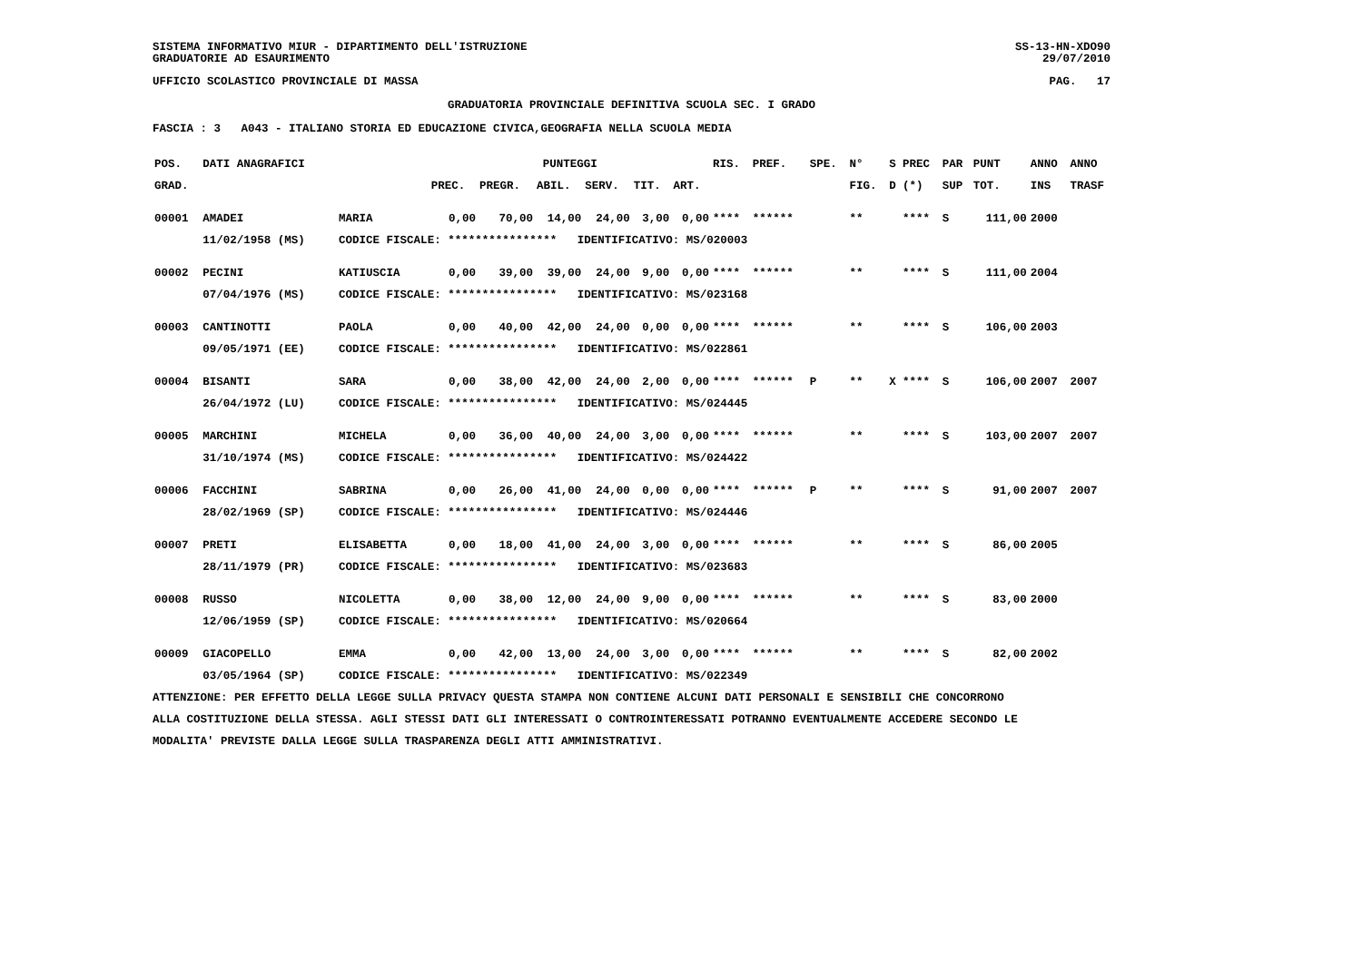SISTEMA INFORMATIVO MIUR - DIPARTIMENTO DELL'ISTRUZIONE
GRADUATORIE AD ESAURIMENTO
SS-13-HN-XDO90
29/07/2010
UFFICIO SCOLASTICO PROVINCIALE DI MASSA
PAG. 17
GRADUATORIA PROVINCIALE DEFINITIVA SCUOLA SEC. I GRADO
FASCIA : 3 A043 - ITALIANO STORIA ED EDUCAZIONE CIVICA,GEOGRAFIA NELLA SCUOLA MEDIA
| POS. | DATI ANAGRAFICI | | PUNTEGGI | | | | | | RIS. | PREF. | SPE. | N° | S | PREC | PAR | PUNT | ANNO | ANNO |
| --- | --- | --- | --- | --- | --- | --- | --- | --- | --- | --- | --- | --- | --- | --- | --- | --- | --- | --- |
| GRAD. | | | PREC. | PREGR. | ABIL. | SERV. | TIT. | ART. | | | | FIG. | D | (*) | SUP | TOT. | INS | TRASF |
| 00001 | AMADEI | MARIA | 0,00 | 70,00 | 14,00 | 24,00 | 3,00 | 0,00 | **** | ****** | | ** | | **** | S | 111,00 | 2000 | |
| | 11/02/1958 (MS) | CODICE FISCALE: **************** IDENTIFICATIVO: MS/020003 | | | | | | | | | | | | | | | | |
| 00002 | PECINI | KATIUSCIA | 0,00 | 39,00 | 39,00 | 24,00 | 9,00 | 0,00 | **** | ****** | | ** | | **** | S | 111,00 | 2004 | |
| | 07/04/1976 (MS) | CODICE FISCALE: **************** IDENTIFICATIVO: MS/023168 | | | | | | | | | | | | | | | | |
| 00003 | CANTINOTTI | PAOLA | 0,00 | 40,00 | 42,00 | 24,00 | 0,00 | 0,00 | **** | ****** | | ** | | **** | S | 106,00 | 2003 | |
| | 09/05/1971 (EE) | CODICE FISCALE: **************** IDENTIFICATIVO: MS/022861 | | | | | | | | | | | | | | | | |
| 00004 | BISANTI | SARA | 0,00 | 38,00 | 42,00 | 24,00 | 2,00 | 0,00 | **** | ****** | P | ** | X | **** | S | 106,00 | 2007 | 2007 |
| | 26/04/1972 (LU) | CODICE FISCALE: **************** IDENTIFICATIVO: MS/024445 | | | | | | | | | | | | | | | | |
| 00005 | MARCHINI | MICHELA | 0,00 | 36,00 | 40,00 | 24,00 | 3,00 | 0,00 | **** | ****** | | ** | | **** | S | 103,00 | 2007 | 2007 |
| | 31/10/1974 (MS) | CODICE FISCALE: **************** IDENTIFICATIVO: MS/024422 | | | | | | | | | | | | | | | | |
| 00006 | FACCHINI | SABRINA | 0,00 | 26,00 | 41,00 | 24,00 | 0,00 | 0,00 | **** | ****** | P | ** | | **** | S | 91,00 | 2007 | 2007 |
| | 28/02/1969 (SP) | CODICE FISCALE: **************** IDENTIFICATIVO: MS/024446 | | | | | | | | | | | | | | | | |
| 00007 | PRETI | ELISABETTA | 0,00 | 18,00 | 41,00 | 24,00 | 3,00 | 0,00 | **** | ****** | | ** | | **** | S | 86,00 | 2005 | |
| | 28/11/1979 (PR) | CODICE FISCALE: **************** IDENTIFICATIVO: MS/023683 | | | | | | | | | | | | | | | | |
| 00008 | RUSSO | NICOLETTA | 0,00 | 38,00 | 12,00 | 24,00 | 9,00 | 0,00 | **** | ****** | | ** | | **** | S | 83,00 | 2000 | |
| | 12/06/1959 (SP) | CODICE FISCALE: **************** IDENTIFICATIVO: MS/020664 | | | | | | | | | | | | | | | | |
| 00009 | GIACOPELLO | EMMA | 0,00 | 42,00 | 13,00 | 24,00 | 3,00 | 0,00 | **** | ****** | | ** | | **** | S | 82,00 | 2002 | |
| | 03/05/1964 (SP) | CODICE FISCALE: **************** IDENTIFICATIVO: MS/022349 | | | | | | | | | | | | | | | | |
ATTENZIONE: PER EFFETTO DELLA LEGGE SULLA PRIVACY QUESTA STAMPA NON CONTIENE ALCUNI DATI PERSONALI E SENSIBILI CHE CONCORRONO
ALLA COSTITUZIONE DELLA STESSA. AGLI STESSI DATI GLI INTERESSATI O CONTROINTERESSATI POTRANNO EVENTUALMENTE ACCEDERE SECONDO LE
MODALITA' PREVISTE DALLA LEGGE SULLA TRASPARENZA DEGLI ATTI AMMINISTRATIVI.